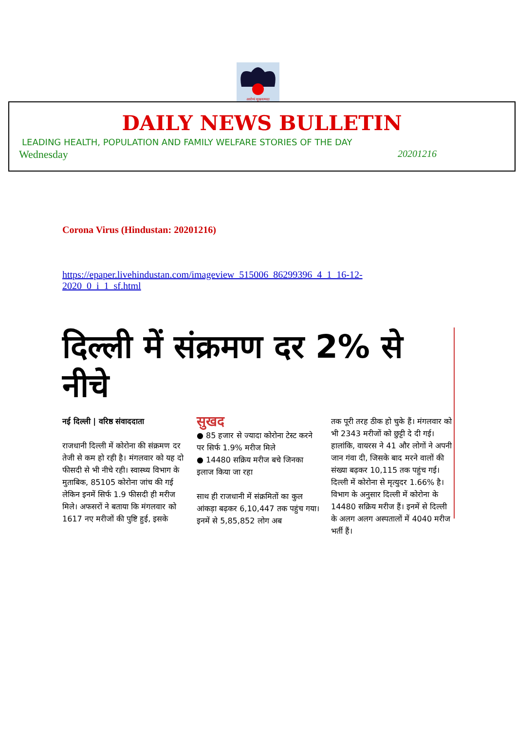आरोग्यं सुखसम्पदा
DAILY NEWS BULLETIN
LEADING HEALTH, POPULATION AND FAMILY WELFARE STORIES OF THE DAY
Wednesday 20201216
Corona Virus (Hindustan: 20201216)
https://epaper.livehindustan.com/imageview_515006_86299396_4_1_16-12-2020_0_i_1_sf.html
दिल्ली में संक्रमण दर 2% से नीचे
नई दिल्ली | वरिष्ठ संवाददाता
राजधानी दिल्ली में कोरोना की संक्रमण दर तेजी से कम हो रही है। मंगलवार को यह दो फीसदी से भी नीचे रही। स्वास्थ्य विभाग के मुताबिक, 85105 कोरोना जांच की गई लेकिन इनमें सिर्फ 1.9 फीसदी ही मरीज मिले। अफसरों ने बताया कि मंगलवार को 1617 नए मरीजों की पुष्टि हुई, इसके
सुखद
● 85 हजार से ज्यादा कोरोना टेस्ट करने पर सिर्फ 1.9% मरीज मिले
● 14480 सक्रिय मरीज बचे जिनका इलाज किया जा रहा
साथ ही राजधानी में संक्रमितों का कुल आंकड़ा बढ़कर 6,10,447 तक पहुंच गया। इनमें से 5,85,852 लोग अब
तक पूरी तरह ठीक हो चुके हैं। मंगलवार को भी 2343 मरीजों को छुट्टी दे दी गई। हालांकि, वायरस ने 41 और लोगों ने अपनी जान गंवा दी, जिसके बाद मरने वालों की संख्या बढ़कर 10,115 तक पहुंच गई। दिल्ली में कोरोना से मृत्युदर 1.66% है। विभाग के अनुसार दिल्ली में कोरोना के 14480 सक्रिय मरीज हैं। इनमें से दिल्ली के अलग अलग अस्पतालों में 4040 मरीज भर्ती हैं।